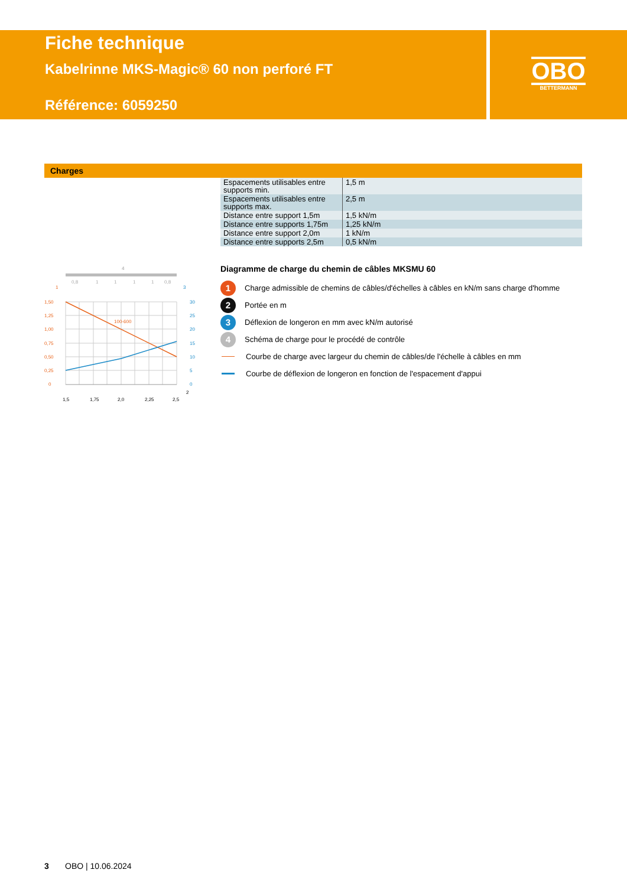Fiche technique
Kabelrinne MKS-Magic® 60 non perforé FT
Référence: 6059250
OBO
BETTERMANN
Charges
| Espacements utilisables entre supports min. | 1,5 m |
| Espacements utilisables entre supports max. | 2,5 m |
| Distance entre support 1,5m | 1,5 kN/m |
| Distance entre supports 1,75m | 1,25 kN/m |
| Distance entre support 2,0m | 1 kN/m |
| Distance entre supports 2,5m | 0,5 kN/m |
4
0,8
1
1
1
1
0,8
100-600
1,50
1,25
1,00
0,75
0,50
0,25
0
1
30
25
20
15
10
5
0
3
1,5
1,75
2,0
2,25
2,5
2
Diagramme de charge du chemin de câbles MKSMU 60
1 Charge admissible de chemins de câbles/d'échelles à câbles en kN/m sans charge d'homme
2 Portée en m
3 Déflexion de longeron en mm avec kN/m autorisé
4 Schéma de charge pour le procédé de contrôle
Courbe de charge avec largeur du chemin de câbles/de l'échelle à câbles en mm
Courbe de déflexion de longeron en fonction de l'espacement d'appui
3 OBO | 10.06.2024